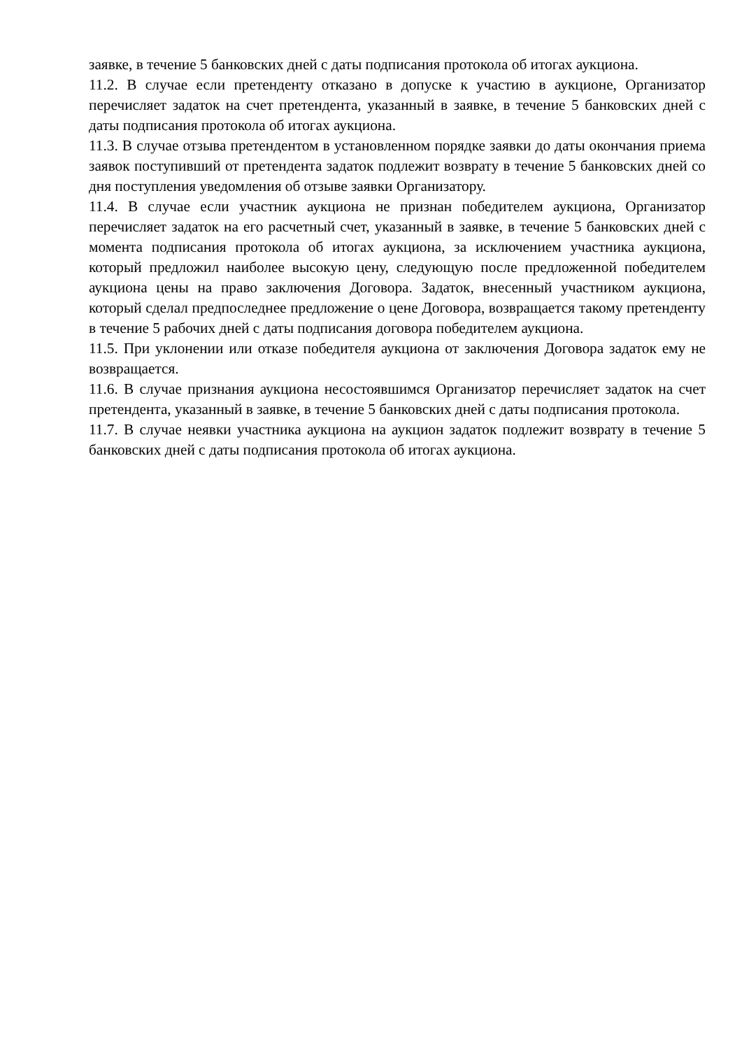заявке, в течение 5 банковских дней с даты подписания протокола об итогах аукциона.
11.2. В случае если претенденту отказано в допуске к участию в аукционе, Организатор перечисляет задаток на счет претендента, указанный в заявке, в течение 5 банковских дней с даты подписания протокола об итогах аукциона.
11.3. В случае отзыва претендентом в установленном порядке заявки до даты окончания приема заявок поступивший от претендента задаток подлежит возврату в течение 5 банковских дней со дня поступления уведомления об отзыве заявки Организатору.
11.4. В случае если участник аукциона не признан победителем аукциона, Организатор перечисляет задаток на его расчетный счет, указанный в заявке, в течение 5 банковских дней с момента подписания протокола об итогах аукциона, за исключением участника аукциона, который предложил наиболее высокую цену, следующую после предложенной победителем аукциона цены на право заключения Договора. Задаток, внесенный участником аукциона, который сделал предпоследнее предложение о цене Договора, возвращается такому претенденту в течение 5 рабочих дней с даты подписания договора победителем аукциона.
11.5. При уклонении или отказе победителя аукциона от заключения Договора задаток ему не возвращается.
11.6. В случае признания аукциона несостоявшимся Организатор перечисляет задаток на счет претендента, указанный в заявке, в течение 5 банковских дней с даты подписания протокола.
11.7. В случае неявки участника аукциона на аукцион задаток подлежит возврату в течение 5 банковских дней с даты подписания протокола об итогах аукциона.